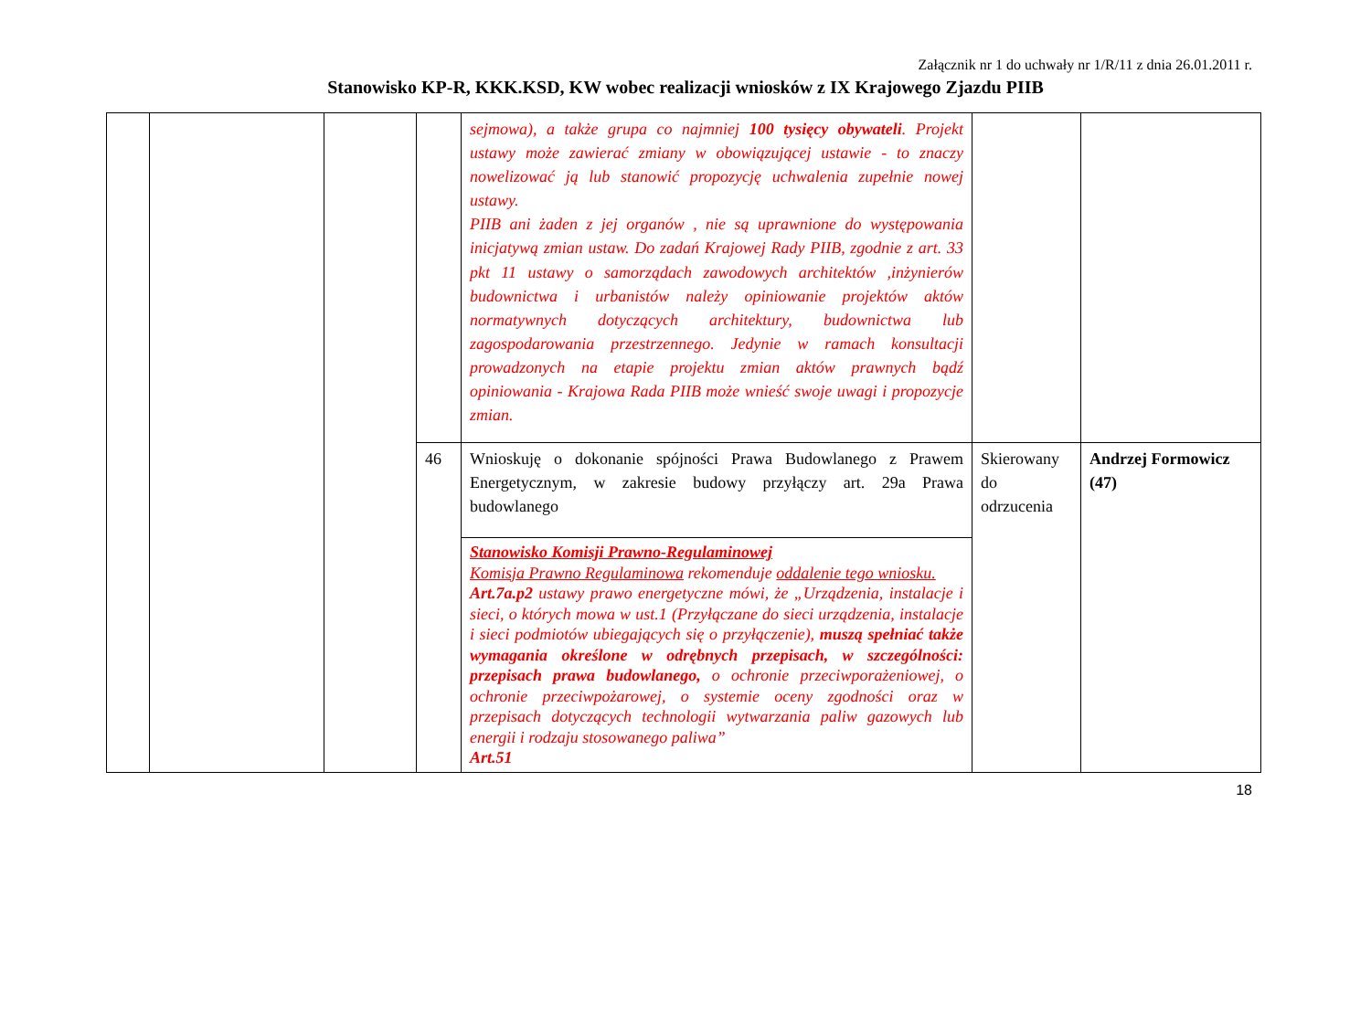Załącznik nr 1 do uchwały nr 1/R/11 z dnia 26.01.2011 r.
Stanowisko KP-R, KKK.KSD, KW wobec realizacji wniosków z IX Krajowego Zjazdu PIIB
| | | | | sejmowa), a także grupa co najmniej 100 tysięcy obywateli . Projekt ustawy może zawierać zmiany w obowiązującej ustawie - to znaczy nowelizować ją lub stanowić propozycję uchwalenia zupełnie nowej ustawy. PIIB ani żaden z jej organów , nie są uprawnione do występowania inicjatywą zmian ustaw. Do zadań Krajowej Rady PIIB, zgodnie z art. 33 pkt 11 ustawy o samorządach zawodowych architektów ,inżynierów budownictwa i urbanistów należy opiniowanie projektów aktów normatywnych dotyczących architektury, budownictwa lub zagospodarowania przestrzennego. Jedynie w ramach konsultacji prowadzonych na etapie projektu zmian aktów prawnych bądź opiniowania - Krajowa Rada PIIB może wnieść swoje uwagi i propozycje zmian. | | |
| | | | 46 | Wnioskuję o dokonanie spójności Prawa Budowlanego z Prawem Energetycznym, w zakresie budowy przyłączy art. 29a Prawa budowlanego | Skierowany do odrzucenia | Andrzej Formowicz (47) |
| | | | | Stanowisko Komisji Prawno-Regulaminowej Komisja Prawno Regulaminowa rekomenduje oddalenie tego wniosku. Art.7a.p2 ustawy prawo energetyczne mówi, że „Urządzenia, instalacje i sieci, o których mowa w ust.1 (Przyłączane do sieci urządzenia, instalacje i sieci podmiotów ubiegających się o przyłączenie), muszą spełniać także wymagania określone w odrębnych przepisach, w szczególności: przepisach prawa budowlanego, o ochronie przeciwporażeniowej, o ochronie przeciwpożarowej, o systemie oceny zgodności oraz w przepisach dotyczących technologii wytwarzania paliw gazowych lub energii i rodzaju stosowanego paliwa” Art.51 | | |
18